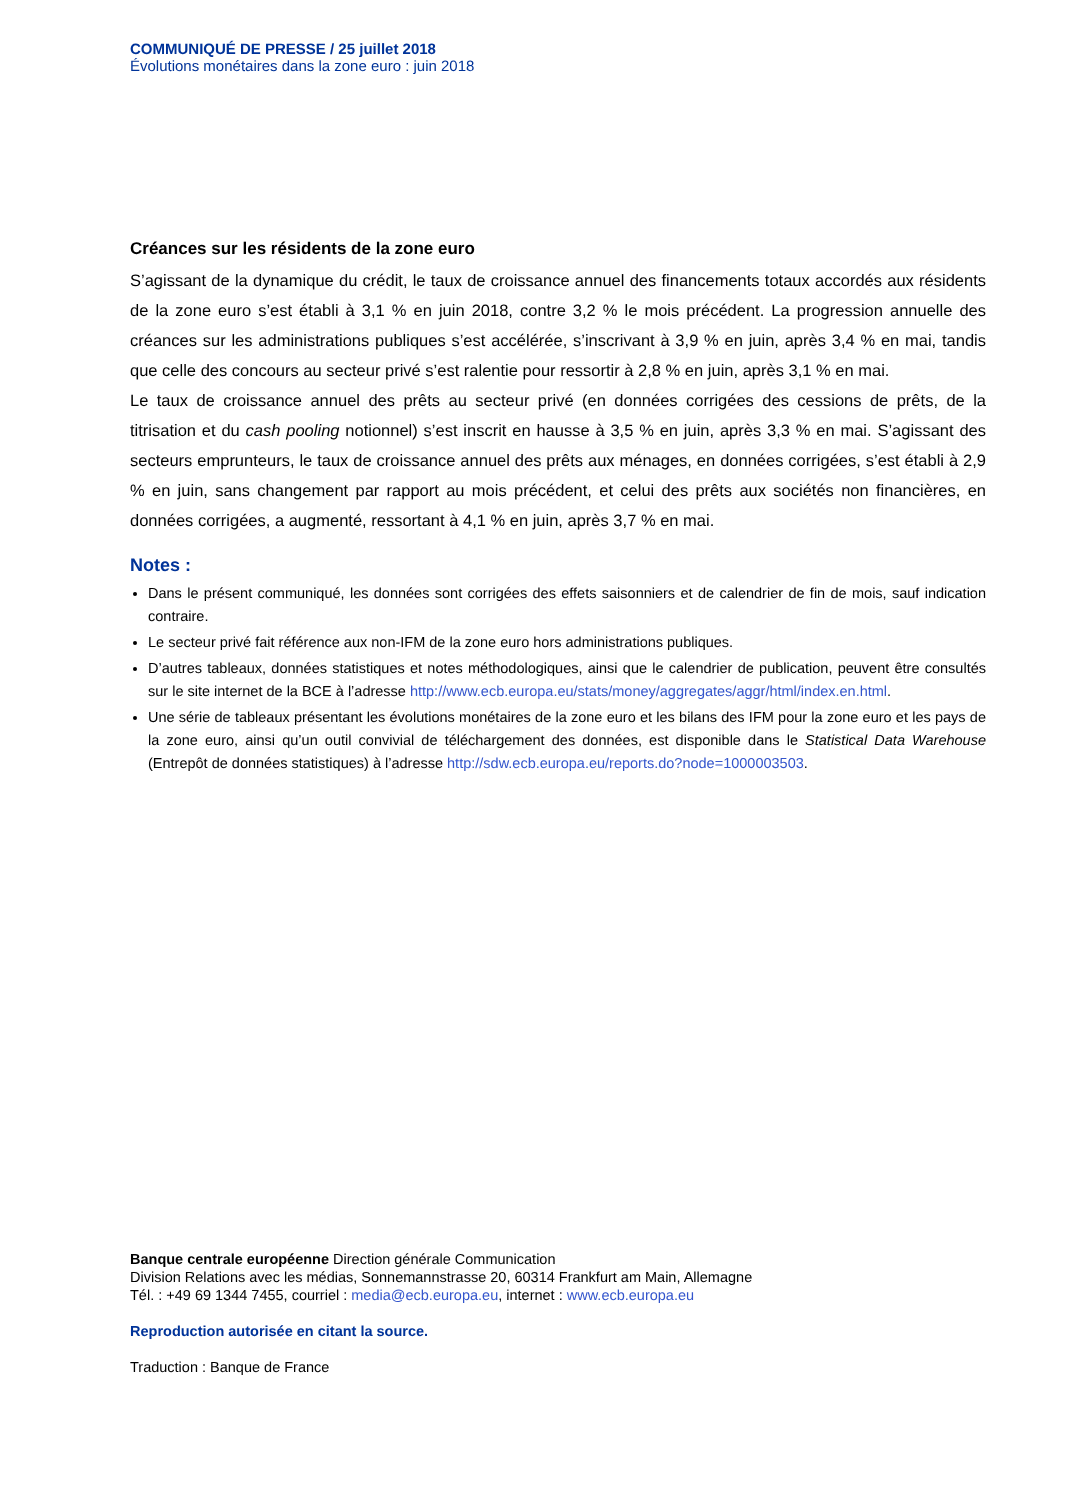COMMUNIQUÉ DE PRESSE / 25 juillet 2018
Évolutions monétaires dans la zone euro : juin 2018
Créances sur les résidents de la zone euro
S’agissant de la dynamique du crédit, le taux de croissance annuel des financements totaux accordés aux résidents de la zone euro s’est établi à 3,1 % en juin 2018, contre 3,2 % le mois précédent. La progression annuelle des créances sur les administrations publiques s’est accélérée, s’inscrivant à 3,9 % en juin, après 3,4 % en mai, tandis que celle des concours au secteur privé s’est ralentie pour ressortir à 2,8 % en juin, après 3,1 % en mai.
Le taux de croissance annuel des prêts au secteur privé (en données corrigées des cessions de prêts, de la titrisation et du cash pooling notionnel) s’est inscrit en hausse à 3,5 % en juin, après 3,3 % en mai. S’agissant des secteurs emprunteurs, le taux de croissance annuel des prêts aux ménages, en données corrigées, s’est établi à 2,9 % en juin, sans changement par rapport au mois précédent, et celui des prêts aux sociétés non financières, en données corrigées, a augmenté, ressortant à 4,1 % en juin, après 3,7 % en mai.
Notes :
Dans le présent communiqué, les données sont corrigées des effets saisonniers et de calendrier de fin de mois, sauf indication contraire.
Le secteur privé fait référence aux non-IFM de la zone euro hors administrations publiques.
D’autres tableaux, données statistiques et notes méthodologiques, ainsi que le calendrier de publication, peuvent être consultés sur le site internet de la BCE à l’adresse http://www.ecb.europa.eu/stats/money/aggregates/aggr/html/index.en.html.
Une série de tableaux présentant les évolutions monétaires de la zone euro et les bilans des IFM pour la zone euro et les pays de la zone euro, ainsi qu’un outil convivial de téléchargement des données, est disponible dans le Statistical Data Warehouse (Entrepôt de données statistiques) à l’adresse http://sdw.ecb.europa.eu/reports.do?node=1000003503.
Banque centrale européenne Direction générale Communication
Division Relations avec les médias, Sonnemannstrasse 20, 60314 Frankfurt am Main, Allemagne
Tél. : +49 69 1344 7455, courriel : media@ecb.europa.eu, internet : www.ecb.europa.eu
Reproduction autorisée en citant la source.
Traduction : Banque de France